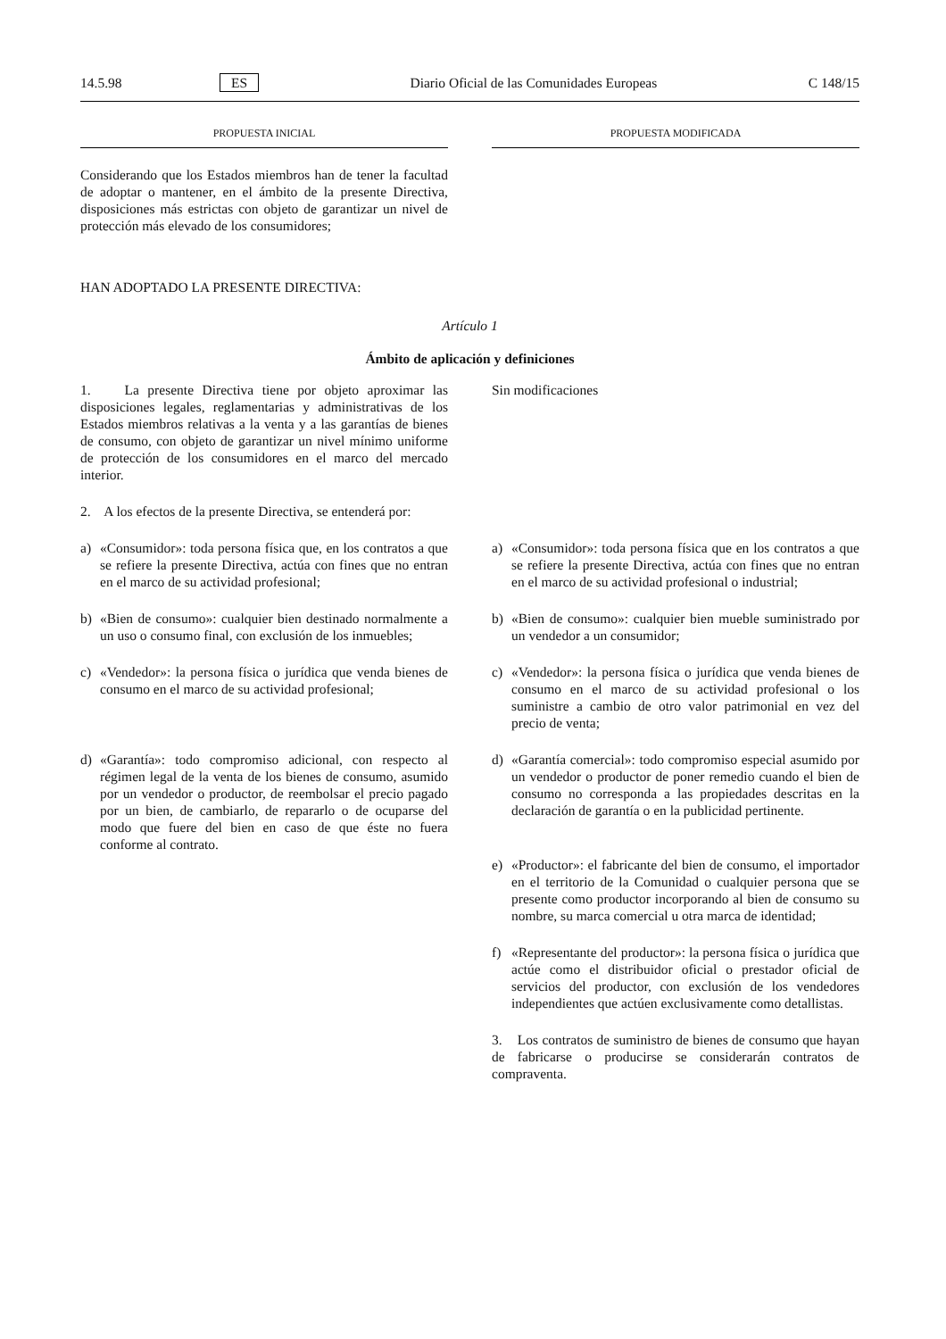14.5.98 ES Diario Oficial de las Comunidades Europeas C 148/15
PROPUESTA INICIAL PROPUESTA MODIFICADA
Considerando que los Estados miembros han de tener la facultad de adoptar o mantener, en el ámbito de la presente Directiva, disposiciones más estrictas con objeto de garantizar un nivel de protección más elevado de los consumidores;
HAN ADOPTADO LA PRESENTE DIRECTIVA:
Artículo 1
Ámbito de aplicación y definiciones
1. La presente Directiva tiene por objeto aproximar las disposiciones legales, reglamentarias y administrativas de los Estados miembros relativas a la venta y a las garantías de bienes de consumo, con objeto de garantizar un nivel mínimo uniforme de protección de los consumidores en el marco del mercado interior.
2. A los efectos de la presente Directiva, se entenderá por:
Sin modificaciones
a) «Consumidor»: toda persona física que, en los contratos a que se refiere la presente Directiva, actúa con fines que no entran en el marco de su actividad profesional;
a) «Consumidor»: toda persona física que en los contratos a que se refiere la presente Directiva, actúa con fines que no entran en el marco de su actividad profesional o industrial;
b) «Bien de consumo»: cualquier bien destinado normalmente a un uso o consumo final, con exclusión de los inmuebles;
b) «Bien de consumo»: cualquier bien mueble suministrado por un vendedor a un consumidor;
c) «Vendedor»: la persona física o jurídica que venda bienes de consumo en el marco de su actividad profesional;
c) «Vendedor»: la persona física o jurídica que venda bienes de consumo en el marco de su actividad profesional o los suministre a cambio de otro valor patrimonial en vez del precio de venta;
d) «Garantía»: todo compromiso adicional, con respecto al régimen legal de la venta de los bienes de consumo, asumido por un vendedor o productor, de reembolsar el precio pagado por un bien, de cambiarlo, de repararlo o de ocuparse del modo que fuere del bien en caso de que éste no fuera conforme al contrato.
d) «Garantía comercial»: todo compromiso especial asumido por un vendedor o productor de poner remedio cuando el bien de consumo no corresponda a las propiedades descritas en la declaración de garantía o en la publicidad pertinente.
e) «Productor»: el fabricante del bien de consumo, el importador en el territorio de la Comunidad o cualquier persona que se presente como productor incorporando al bien de consumo su nombre, su marca comercial u otra marca de identidad;
f) «Representante del productor»: la persona física o jurídica que actúe como el distribuidor oficial o prestador oficial de servicios del productor, con exclusión de los vendedores independientes que actúen exclusivamente como detallistas.
3. Los contratos de suministro de bienes de consumo que hayan de fabricarse o producirse se considerarán contratos de compraventa.